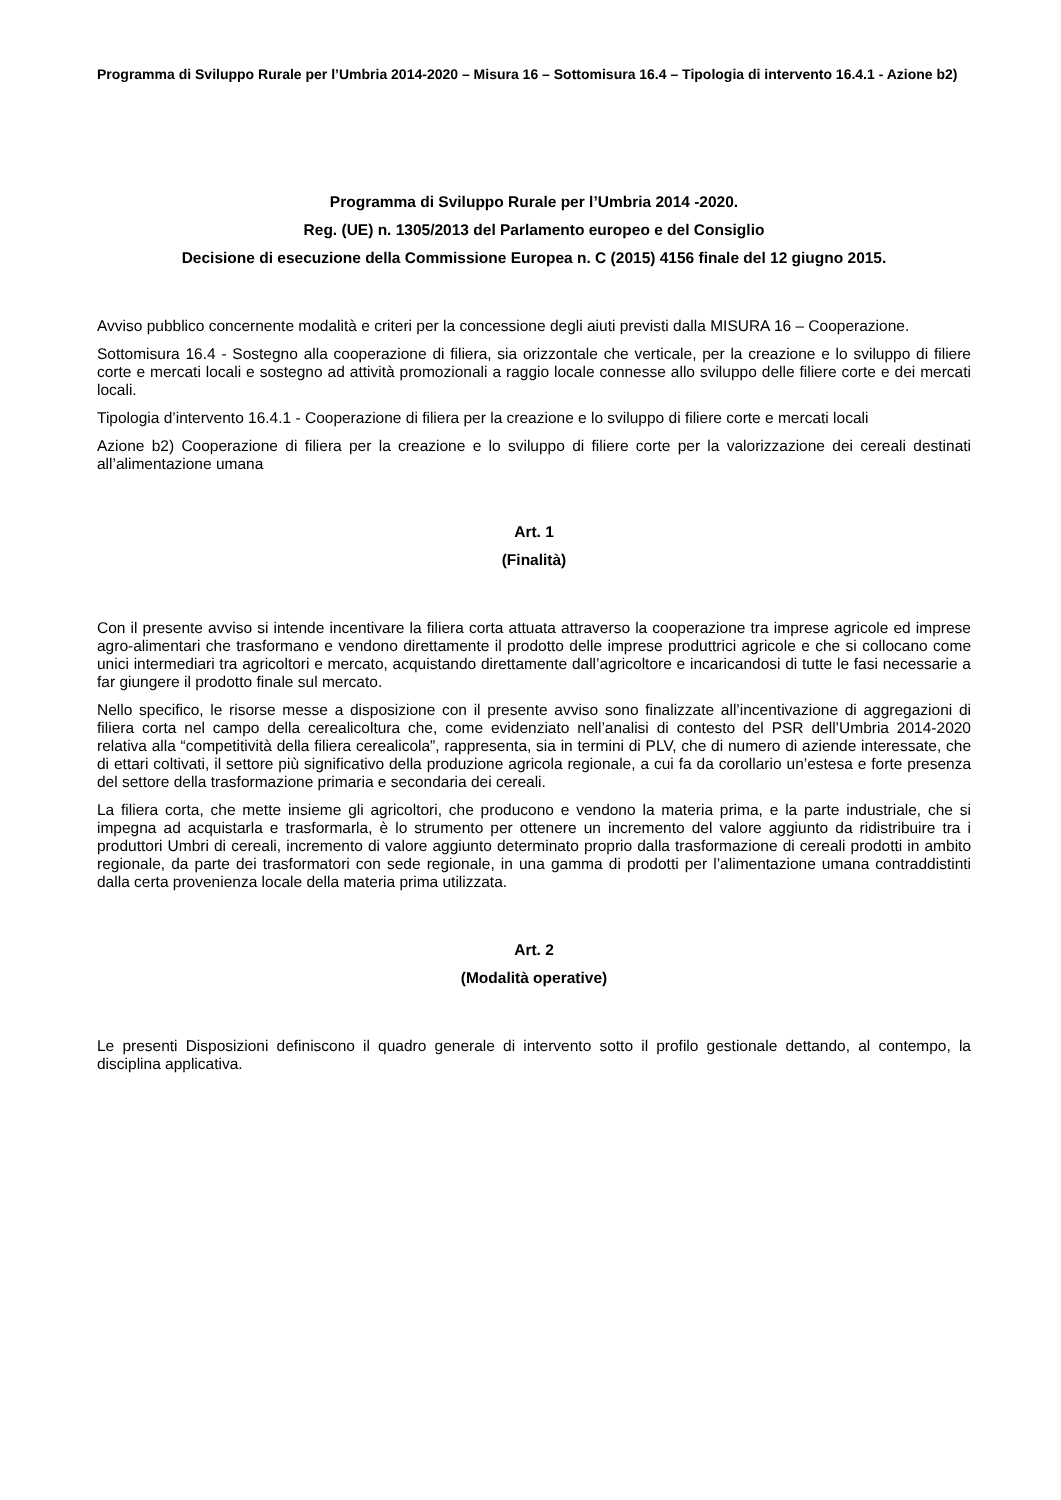Programma di Sviluppo Rurale per l’Umbria 2014-2020 – Misura 16 – Sottomisura 16.4 – Tipologia di intervento 16.4.1 - Azione b2)
Programma di Sviluppo Rurale per l’Umbria 2014 -2020.
Reg. (UE) n. 1305/2013 del Parlamento europeo e del Consiglio
Decisione di esecuzione della Commissione Europea n. C (2015) 4156 finale del 12 giugno 2015.
Avviso pubblico concernente modalità e criteri per la concessione degli aiuti previsti dalla MISURA 16 – Cooperazione.
Sottomisura 16.4 - Sostegno alla cooperazione di filiera, sia orizzontale che verticale, per la creazione e lo sviluppo di filiere corte e mercati locali e sostegno ad attività promozionali a raggio locale connesse allo sviluppo delle filiere corte e dei mercati locali.
Tipologia d’intervento 16.4.1 - Cooperazione di filiera per la creazione e lo sviluppo di filiere corte e mercati locali
Azione b2) Cooperazione di filiera per la creazione e lo sviluppo di filiere corte per la valorizzazione dei cereali destinati all’alimentazione umana
Art. 1
(Finalità)
Con il presente avviso si intende incentivare la filiera corta attuata attraverso la cooperazione tra imprese agricole ed imprese agro-alimentari che trasformano e vendono direttamente il prodotto delle imprese produttrici agricole e che si collocano come unici intermediari tra agricoltori e mercato, acquistando direttamente dall’agricoltore e incaricandosi di tutte le fasi necessarie a far giungere il prodotto finale sul mercato.
Nello specifico, le risorse messe a disposizione con il presente avviso sono finalizzate all’incentivazione di aggregazioni di filiera corta nel campo della cerealicoltura che, come evidenziato nell’analisi di contesto del PSR dell’Umbria 2014-2020 relativa alla “competitività della filiera cerealicola”, rappresenta, sia in termini di PLV, che di numero di aziende interessate, che di ettari coltivati, il settore più significativo della produzione agricola regionale, a cui fa da corollario un’estesa e forte presenza del settore della trasformazione primaria e secondaria dei cereali.
La filiera corta, che mette insieme gli agricoltori, che producono e vendono la materia prima, e la parte industriale, che si impegna ad acquistarla e trasformarla, è lo strumento per ottenere un incremento del valore aggiunto da ridistribuire tra i produttori Umbri di cereali, incremento di valore aggiunto determinato proprio dalla trasformazione di cereali prodotti in ambito regionale, da parte dei trasformatori con sede regionale, in una gamma di prodotti per l’alimentazione umana contraddistinti dalla certa provenienza locale della materia prima utilizzata.
Art. 2
(Modalità operative)
Le presenti Disposizioni definiscono il quadro generale di intervento sotto il profilo gestionale dettando, al contempo, la disciplina applicativa.